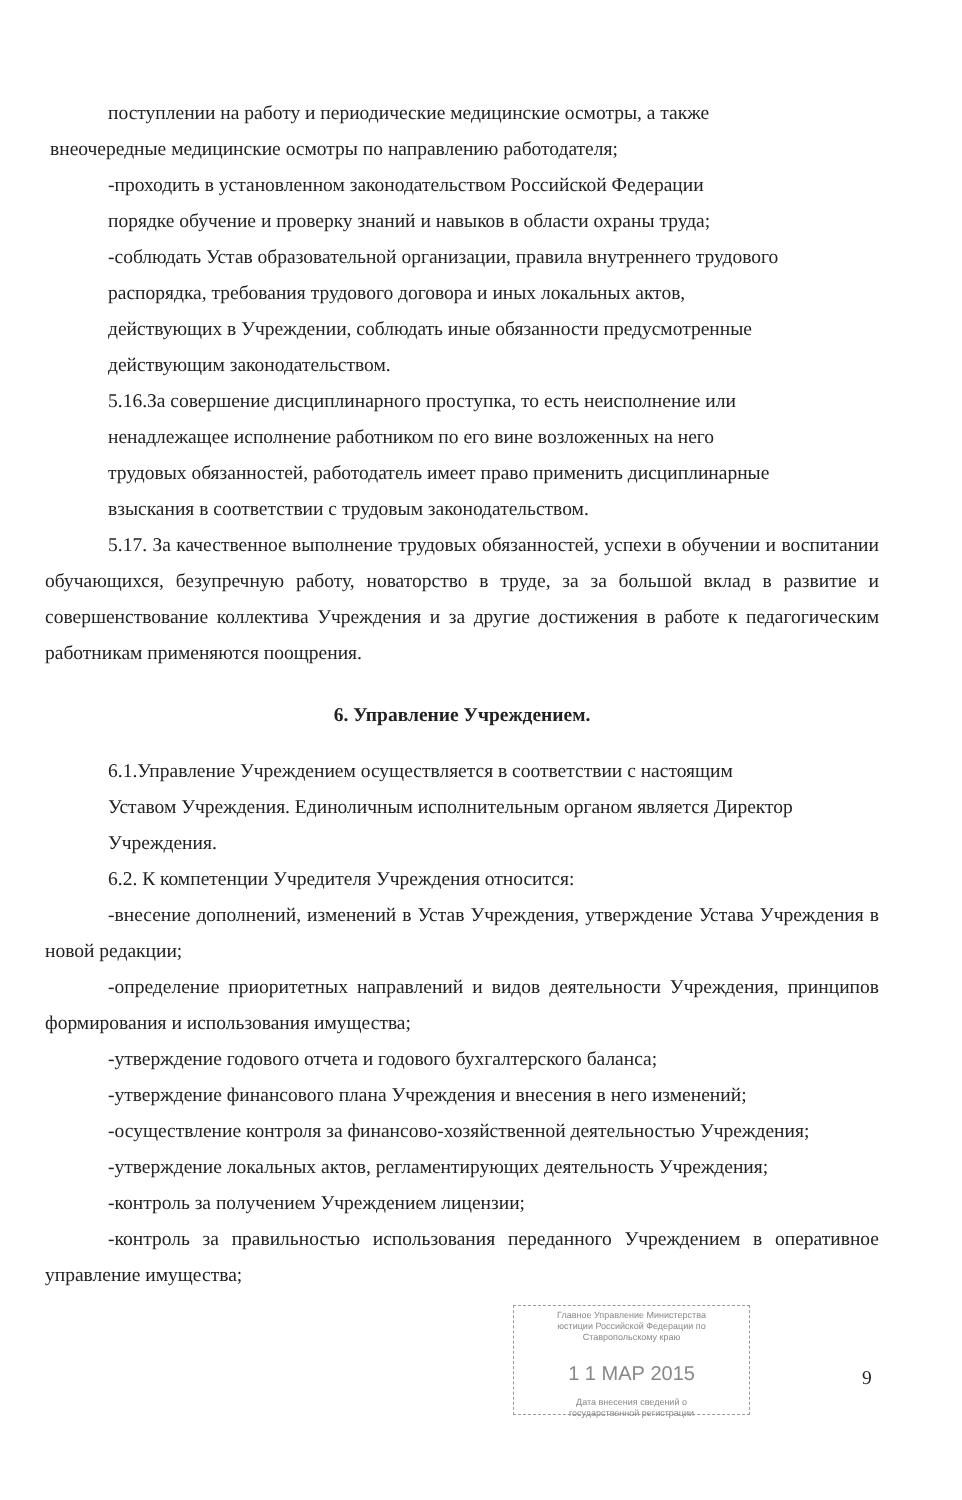поступлении на работу и периодические медицинские осмотры, а также
внеочередные медицинские осмотры по направлению работодателя;
-проходить в установленном законодательством Российской Федерации
порядке обучение и проверку знаний и навыков в области охраны труда;
-соблюдать Устав образовательной организации, правила внутреннего трудового
распорядка, требования трудового договора и иных локальных актов,
действующих в Учреждении, соблюдать иные обязанности предусмотренные
действующим законодательством.
5.16.За совершение дисциплинарного проступка, то есть неисполнение или
ненадлежащее исполнение работником по его вине возложенных на него
трудовых обязанностей, работодатель имеет право применить дисциплинарные
взыскания в соответствии с трудовым законодательством.
5.17. За качественное выполнение трудовых обязанностей, успехи в обучении и воспитании обучающихся, безупречную работу, новаторство в труде, за за большой вклад в развитие и совершенствование коллектива Учреждения и за другие достижения в работе к педагогическим работникам применяются поощрения.
6. Управление Учреждением.
6.1.Управление Учреждением осуществляется в соответствии с настоящим
Уставом Учреждения. Единоличным исполнительным органом является Директор
Учреждения.
6.2. К компетенции Учредителя Учреждения относится:
-внесение дополнений, изменений в Устав Учреждения, утверждение Устава Учреждения в новой редакции;
-определение приоритетных направлений и видов деятельности Учреждения, принципов формирования и использования имущества;
-утверждение годового отчета и годового бухгалтерского баланса;
-утверждение финансового плана Учреждения и внесения в него изменений;
-осуществление контроля за финансово-хозяйственной деятельностью Учреждения;
-утверждение локальных актов, регламентирующих деятельность Учреждения;
-контроль за получением Учреждением лицензии;
-контроль за правильностью использования переданного Учреждением в оперативное управление имущества;
Главное Управление Министерства
юстиции Российской Федерации по
Ставропольскому краю
1 1 МАР 2015
Дата внесения сведений о
государственной регистрации
9